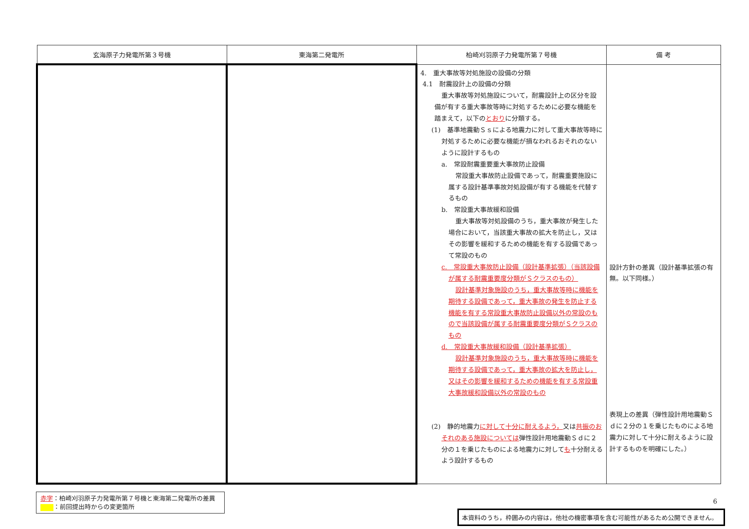| 玄海原子力発電所第３号機 | 東海第二発電所 | 柏崎刈羽原子力発電所第７号機 | 備 考 |
| --- | --- | --- | --- |
| | | 4. 重大事故等対処施設の設備の分類 4.1 耐震設計上の設備の分類 重大事故等対処施設について，耐震設計上の区分を設備が有する重大事故等時に対処するために必要な機能を踏まえて，以下の とおり に分類する。 (1) 基準地震動Ｓｓによる地震力に対して重大事故等時に対処するために必要な機能が損なわれるおそれのないように設計するもの a. 常設耐震重要重大事故防止設備 常設重大事故防止設備であって，耐震重要施設に属する設計基準事故対処設備が有する機能を代替するもの b. 常設重大事故緩和設備 重大事故等対処設備のうち，重大事故が発生した場合において，当該重大事故の拡大を防止し，又はその影響を緩和するための機能を有する設備であって常設のもの c. 常設重大事故防止設備（設計基準拡張）（当該設備が属する耐震重要度分類がＳクラスのもの） 設計基準対象施設のうち，重大事故等時に機能を期待する設備であって，重大事故の発生を防止する機能を有する常設重大事故防止設備以外の常設のもので当該設備が属する耐震重要度分類がＳクラスのもの d. 常設重大事故緩和設備（設計基準拡張） 設計基準対象施設のうち，重大事故等時に機能を期待する設備であって，重大事故の拡大を防止し，又はその影響を緩和するための機能を有する常設重大事故緩和設備以外の常設のもの (2) 静的地震力 に対して十分に耐えるよう， 又は 共振のおそれのある施設については 弾性設計用地震動Ｓｄに２分の１を乗じたものによる地震力に対して も 十分耐えるよう設計するもの | 設計方針の差異（設計基準拡張の有無。以下同様。） 表現上の差異（弾性設計用地震動Ｓｄに２分の１を乗じたものによる地震力に対して十分に耐えるように設計するものを明確にした。） |
赤字：柏崎刈羽原子力発電所第７号機と東海第二発電所の差異
：前回提出時からの変更箇所
6
本資料のうち，枠囲みの内容は，他社の機密事項を含む可能性があるため公開できません。